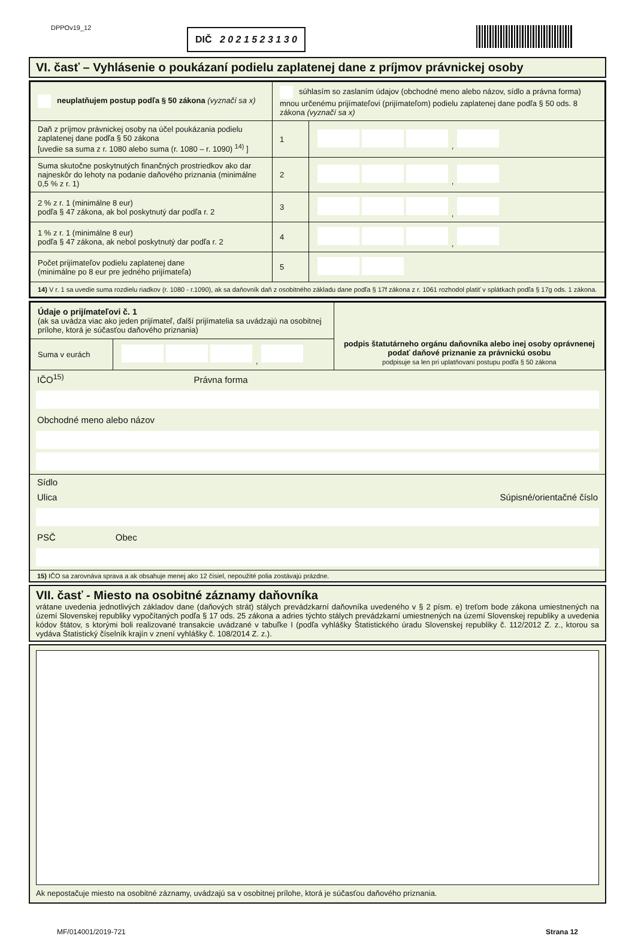DPPOv19_12 DIČ 2 0 2 1 5 2 3 1 3 0
VI. časť – Vyhlásenie o poukázaní podielu zaplatenej dane z príjmov právnickej osoby
| neuplatňujem postup podľa § 50 zákona (vyznačí sa x) | súhlasím so zaslaním údajov (obchodné meno alebo názov, sídlo a právna forma) mnou určenému prijímateľovi (prijímateľom) podielu zaplatenej dane podľa § 50 ods. 8 zákona (vyznačí sa x) | |
| Daň z príjmov právnickej osoby na účel poukázania podielu zaplatenej dane podľa § 50 zákona [uvedie sa suma z r. 1080 alebo suma (r. 1080 – r. 1090) <sup>14)</sup> ] | 1 | , |
| Suma skutočne poskytnutých finančných prostriedkov ako dar najneskôr do lehoty na podanie daňového priznania (minimálne 0,5 % z r. 1) | 2 | , |
| 2 % z r. 1 (minimálne 8 eur) podľa § 47 zákona, ak bol poskytnutý dar podľa r. 2 | 3 | , |
| 1 % z r. 1 (minimálne 8 eur) podľa § 47 zákona, ak nebol poskytnutý dar podľa r. 2 | 4 | , |
| Počet prijímateľov podielu zaplatenej dane (minimálne po 8 eur pre jedného prijímateľa) | 5 | |
| 14) V r. 1 sa uvedie suma rozdielu riadkov (r. 1080 - r.1090), ak sa daňovník daň z osobitného základu dane podľa § 17f zákona z r. 1061 rozhodol platiť v splátkach podľa § 17g ods. 1 zákona. | | |
| Údaje o prijímateľovi č. 1 (ak sa uvádza viac ako jeden prijímateľ, ďalší prijímatelia sa uvádzajú na osobitnej prílohe, ktorá je súčasťou daňového priznania) | | podpis štatutárneho orgánu daňovníka alebo inej osoby oprávnenej podať daňové priznanie za právnickú osobu podpisuje sa len pri uplatňovaní postupu podľa § 50 zákona |
| Suma v eurách | , | |
IČO<sup>15)</sup> Právna forma
Obchodné meno alebo názov
Sídlo
Ulica Súpisné/orientačné číslo
PSČ Obec
15) IČO sa zarovnáva sprava a ak obsahuje menej ako 12 čísiel, nepoužité polia zostávajú prázdne.
VII. časť - Miesto na osobitné záznamy daňovníka
vrátane uvedenia jednotlivých základov dane (daňových strát) stálych prevádzkarní daňovníka uvedeného v § 2 písm. e) treťom bode zákona umiestnených na území Slovenskej republiky vypočítaných podľa § 17 ods. 25 zákona a adries týchto stálych prevádzkarní umiestnených na území Slovenskej republiky a uvedenia kódov štátov, s ktorými boli realizované transakcie uvádzané v tabuľke I (podľa vyhlášky Štatistického úradu Slovenskej republiky č. 112/2012 Z. z., ktorou sa vydáva Štatistický číselník krajín v znení vyhlášky č. 108/2014 Z. z.).
Ak nepostačuje miesto na osobitné záznamy, uvádzajú sa v osobitnej prílohe, ktorá je súčasťou daňového priznania.
MF/014001/2019-721 Strana 12